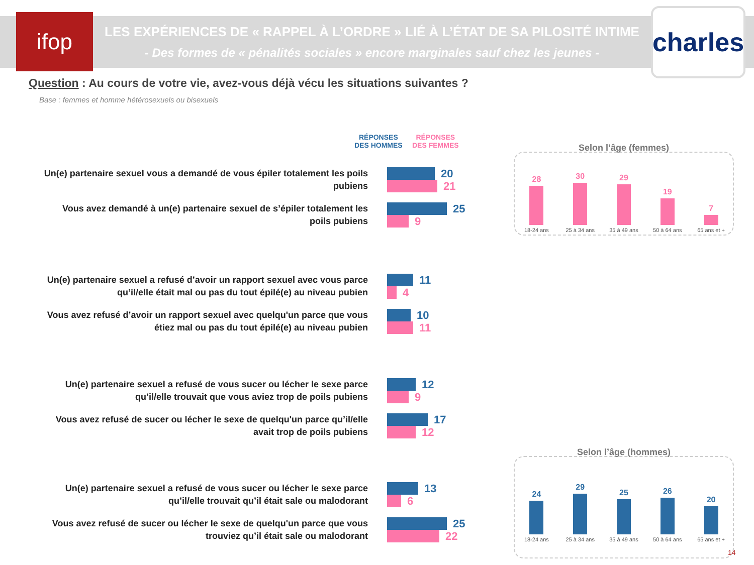ifop
LES EXPÉRIENCES DE « RAPPEL À L’ORDRE » LIÉ À L’ÉTAT DE SA PILOSITÉ INTIME
- Des formes de « pénalités sociales » encore marginales sauf chez les jeunes -
charles
Question : Au cours de votre vie, avez-vous déjà vécu les situations suivantes ?
Base : femmes et homme hétérosexuels ou bisexuels
RÉPONSES
DES HOMMES
RÉPONSES
DES FEMMES
Un(e) partenaire sexuel vous a demandé de vous épiler totalement les poils pubiens
20
21
Vous avez demandé à un(e) partenaire sexuel de s’épiler totalement les poils pubiens
25
9
Un(e) partenaire sexuel a refusé d’avoir un rapport sexuel avec vous parce qu’il/elle était mal ou pas du tout épilé(e) au niveau pubien
11
4
Vous avez refusé d’avoir un rapport sexuel avec quelqu'un parce que vous étiez mal ou pas du tout épilé(e) au niveau pubien
10
11
Un(e) partenaire sexuel a refusé de vous sucer ou lécher le sexe parce qu’il/elle trouvait que vous aviez trop de poils pubiens
12
9
Vous avez refusé de sucer ou lécher le sexe de quelqu'un parce qu’il/elle avait trop de poils pubiens
17
12
Un(e) partenaire sexuel a refusé de vous sucer ou lécher le sexe parce qu’il/elle trouvait qu’il était sale ou malodorant
13
6
Vous avez refusé de sucer ou lécher le sexe de quelqu'un parce que vous trouviez qu’il était sale ou malodorant
25
22
Selon l’âge (femmes)
28
18-24 ans
30
25 à 34 ans
29
35 à 49 ans
19
50 à 64 ans
7
65 ans et +
Selon l’âge (hommes)
24
18-24 ans
29
25 à 34 ans
25
35 à 49 ans
26
50 à 64 ans
20
65 ans et +
14